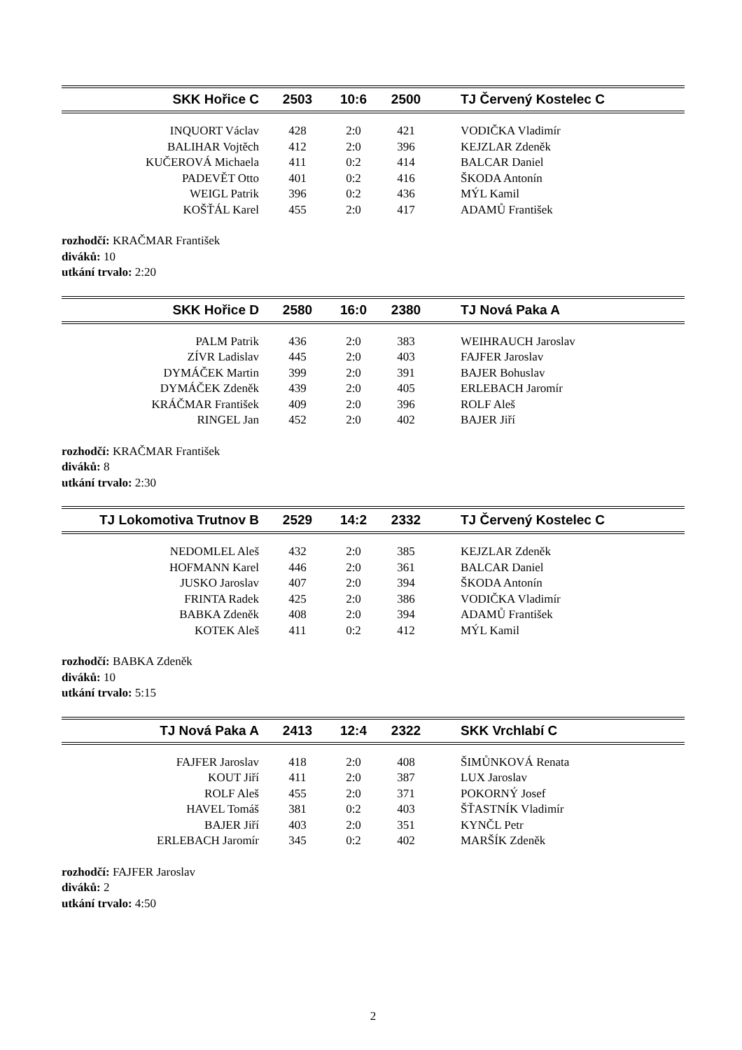| SKK Hořice C | 2503 | 10:6 | 2500 | TJ Červený Kostelec C |
| --- | --- | --- | --- | --- |
| INQUORT Václav | 428 | 2:0 | 421 | VODIČKA Vladimír |
| BALIHAR Vojtěch | 412 | 2:0 | 396 | KEJZLAR Zdeněk |
| KUČEROVÁ Michaela | 411 | 0:2 | 414 | BALCAR Daniel |
| PADEVĚT Otto | 401 | 0:2 | 416 | ŠKODA Antonín |
| WEIGL Patrik | 396 | 0:2 | 436 | MÝL Kamil |
| KOŠŤÁL Karel | 455 | 2:0 | 417 | ADAMŮ František |
rozhodčí: KRAČMAR František
diváků: 10
utkání trvalo: 2:20
| SKK Hořice D | 2580 | 16:0 | 2380 | TJ Nová Paka A |
| --- | --- | --- | --- | --- |
| PALM Patrik | 436 | 2:0 | 383 | WEIHRAUCH Jaroslav |
| ZÍVR Ladislav | 445 | 2:0 | 403 | FAJFER Jaroslav |
| DYMÁČEK Martin | 399 | 2:0 | 391 | BAJER Bohuslav |
| DYMÁČEK Zdeněk | 439 | 2:0 | 405 | ERLEBACH Jaromír |
| KRÁČMAR František | 409 | 2:0 | 396 | ROLF Aleš |
| RINGEL Jan | 452 | 2:0 | 402 | BAJER Jiří |
rozhodčí: KRAČMAR František
diváků: 8
utkání trvalo: 2:30
| TJ Lokomotiva Trutnov B | 2529 | 14:2 | 2332 | TJ Červený Kostelec C |
| --- | --- | --- | --- | --- |
| NEDOMLEL Aleš | 432 | 2:0 | 385 | KEJZLAR Zdeněk |
| HOFMANN Karel | 446 | 2:0 | 361 | BALCAR Daniel |
| JUSKO Jaroslav | 407 | 2:0 | 394 | ŠKODA Antonín |
| FRINTA Radek | 425 | 2:0 | 386 | VODIČKA Vladimír |
| BABKA Zdeněk | 408 | 2:0 | 394 | ADAMŮ František |
| KOTEK Aleš | 411 | 0:2 | 412 | MÝL Kamil |
rozhodčí: BABKA Zdeněk
diváků: 10
utkání trvalo: 5:15
| TJ Nová Paka A | 2413 | 12:4 | 2322 | SKK Vrchlabí C |
| --- | --- | --- | --- | --- |
| FAJFER Jaroslav | 418 | 2:0 | 408 | ŠIMŮNKOVÁ Renata |
| KOUT Jiří | 411 | 2:0 | 387 | LUX Jaroslav |
| ROLF Aleš | 455 | 2:0 | 371 | POKORNÝ Josef |
| HAVEL Tomáš | 381 | 0:2 | 403 | ŠŤASTNÍK Vladimír |
| BAJER Jiří | 403 | 2:0 | 351 | KYNČL Petr |
| ERLEBACH Jaromír | 345 | 0:2 | 402 | MARŠÍK Zdeněk |
rozhodčí: FAJFER Jaroslav
diváků: 2
utkání trvalo: 4:50
2